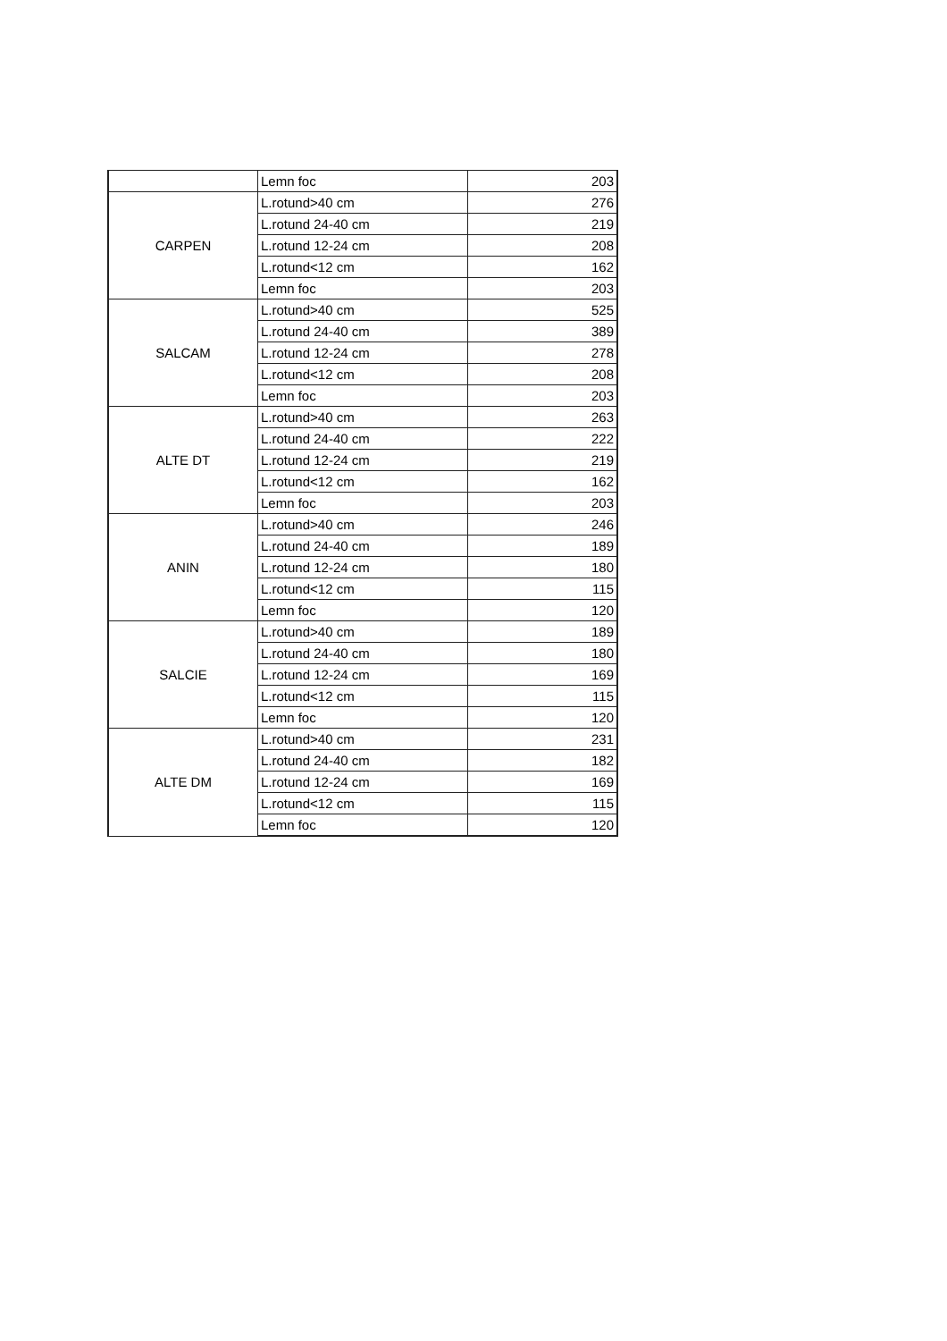| | Lemn foc | 203 |
| CARPEN | L.rotund>40 cm | 276 |
| | L.rotund 24-40 cm | 219 |
| | L.rotund 12-24 cm | 208 |
| | L.rotund<12 cm | 162 |
| | Lemn foc | 203 |
| SALCAM | L.rotund>40 cm | 525 |
| | L.rotund 24-40 cm | 389 |
| | L.rotund 12-24 cm | 278 |
| | L.rotund<12 cm | 208 |
| | Lemn foc | 203 |
| ALTE DT | L.rotund>40 cm | 263 |
| | L.rotund 24-40 cm | 222 |
| | L.rotund 12-24 cm | 219 |
| | L.rotund<12 cm | 162 |
| | Lemn foc | 203 |
| ANIN | L.rotund>40 cm | 246 |
| | L.rotund 24-40 cm | 189 |
| | L.rotund 12-24 cm | 180 |
| | L.rotund<12 cm | 115 |
| | Lemn foc | 120 |
| SALCIE | L.rotund>40 cm | 189 |
| | L.rotund 24-40 cm | 180 |
| | L.rotund 12-24 cm | 169 |
| | L.rotund<12 cm | 115 |
| | Lemn foc | 120 |
| ALTE DM | L.rotund>40 cm | 231 |
| | L.rotund 24-40 cm | 182 |
| | L.rotund 12-24 cm | 169 |
| | L.rotund<12 cm | 115 |
| | Lemn foc | 120 |